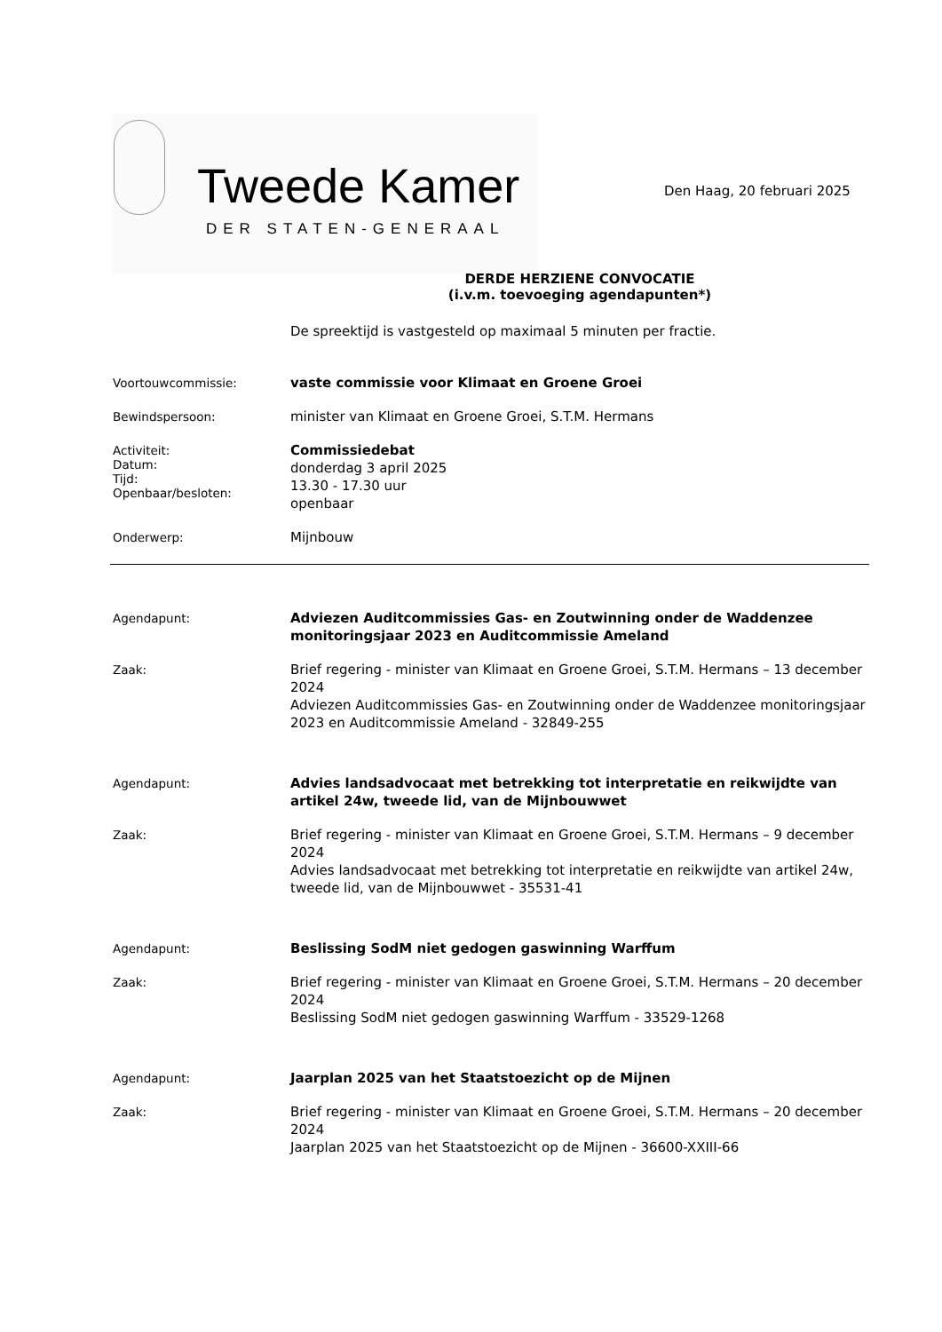Tweede Kamer
DER STATEN-GENERAAL
Den Haag, 20 februari 2025
DERDE HERZIENE CONVOCATIE
(i.v.m. toevoeging agendapunten*)
De spreektijd is vastgesteld op maximaal 5 minuten per fractie.
Voortouwcommissie:
vaste commissie voor Klimaat en Groene Groei
Bewindspersoon:
minister van Klimaat en Groene Groei, S.T.M. Hermans
Activiteit:
Datum:
Tijd:
Openbaar/besloten:
Commissiedebat
donderdag 3 april 2025
13.30 - 17.30 uur
openbaar
Onderwerp:
Mijnbouw
Agendapunt:
Adviezen Auditcommissies Gas- en Zoutwinning onder de Waddenzee monitoringsjaar 2023 en Auditcommissie Ameland
Zaak:
Brief regering - minister van Klimaat en Groene Groei, S.T.M. Hermans – 13 december 2024
Adviezen Auditcommissies Gas- en Zoutwinning onder de Waddenzee monitoringsjaar 2023 en Auditcommissie Ameland - 32849-255
Agendapunt:
Advies landsadvocaat met betrekking tot interpretatie en reikwijdte van artikel 24w, tweede lid, van de Mijnbouwwet
Zaak:
Brief regering - minister van Klimaat en Groene Groei, S.T.M. Hermans – 9 december 2024
Advies landsadvocaat met betrekking tot interpretatie en reikwijdte van artikel 24w, tweede lid, van de Mijnbouwwet - 35531-41
Agendapunt:
Beslissing SodM niet gedogen gaswinning Warffum
Zaak:
Brief regering - minister van Klimaat en Groene Groei, S.T.M. Hermans – 20 december 2024
Beslissing SodM niet gedogen gaswinning Warffum - 33529-1268
Agendapunt:
Jaarplan 2025 van het Staatstoezicht op de Mijnen
Zaak:
Brief regering - minister van Klimaat en Groene Groei, S.T.M. Hermans – 20 december 2024
Jaarplan 2025 van het Staatstoezicht op de Mijnen - 36600-XXIII-66